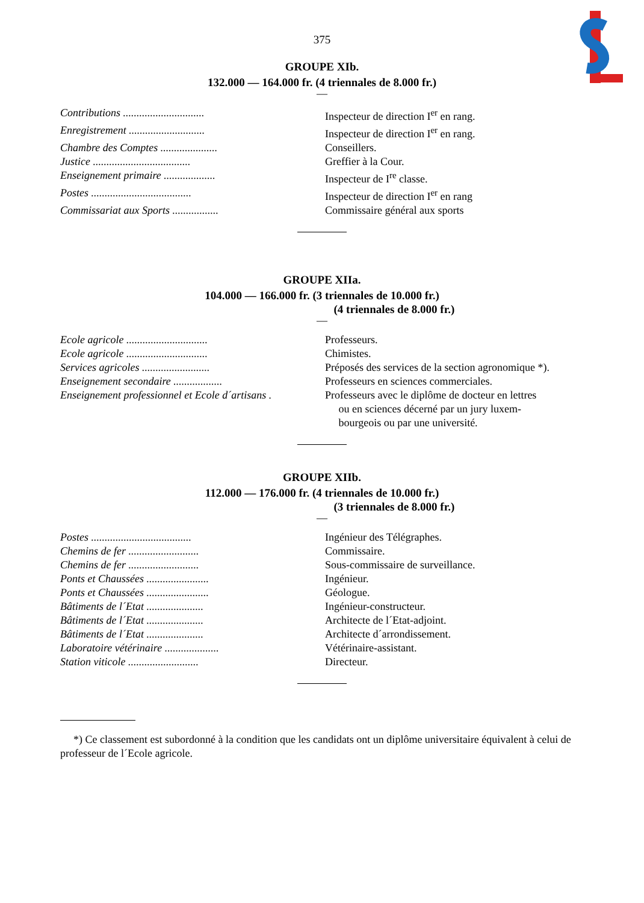375
GROUPE XIb.
132.000 — 164.000 fr. (4 triennales de 8.000 fr.)
—
| Contributions .............................. | Inspecteur de direction I<sup>er</sup> en rang. |
| Enregistrement ............................ | Inspecteur de direction I<sup>er</sup> en rang. |
| Chambre des Comptes ..................... | Conseillers. |
| Justice .................................... | Greffier à la Cour. |
| Enseignement primaire ................... | Inspecteur de I<sup>re</sup> classe. |
| Postes ..................................... | Inspecteur de direction I<sup>er</sup> en rang |
| Commissariat aux Sports ................. | Commissaire général aux sports |
GROUPE XIIa.
104.000 — 166.000 fr. (3 triennales de 10.000 fr.)
(4 triennales de 8.000 fr.)
—
| Ecole agricole .............................. | Professeurs. |
| Ecole agricole .............................. | Chimistes. |
| Services agricoles ......................... | Préposés des services de la section agronomique *). |
| Enseignement secondaire .................. | Professeurs en sciences commerciales. |
| Enseignement professionnel et Ecole d´artisans . | Professeurs avec le diplôme de docteur en lettres ou en sciences décerné par un jury luxem- bourgeois ou par une université. |
GROUPE XIIb.
112.000 — 176.000 fr. (4 triennales de 10.000 fr.)
(3 triennales de 8.000 fr.)
—
| Postes ..................................... | Ingénieur des Télégraphes. |
| Chemins de fer .......................... | Commissaire. |
| Chemins de fer .......................... | Sous-commissaire de surveillance. |
| Ponts et Chaussées ....................... | Ingénieur. |
| Ponts et Chaussées ....................... | Géologue. |
| Bâtiments de l´Etat ..................... | Ingénieur-constructeur. |
| Bâtiments de l´Etat ..................... | Architecte de l´Etat-adjoint. |
| Bâtiments de l´Etat ..................... | Architecte d´arrondissement. |
| Laboratoire vétérinaire .................... | Vétérinaire-assistant. |
| Station viticole .......................... | Directeur. |
*) Ce classement est subordonné à la condition que les candidats ont un diplôme universitaire équivalent à celui de professeur de l´Ecole agricole.